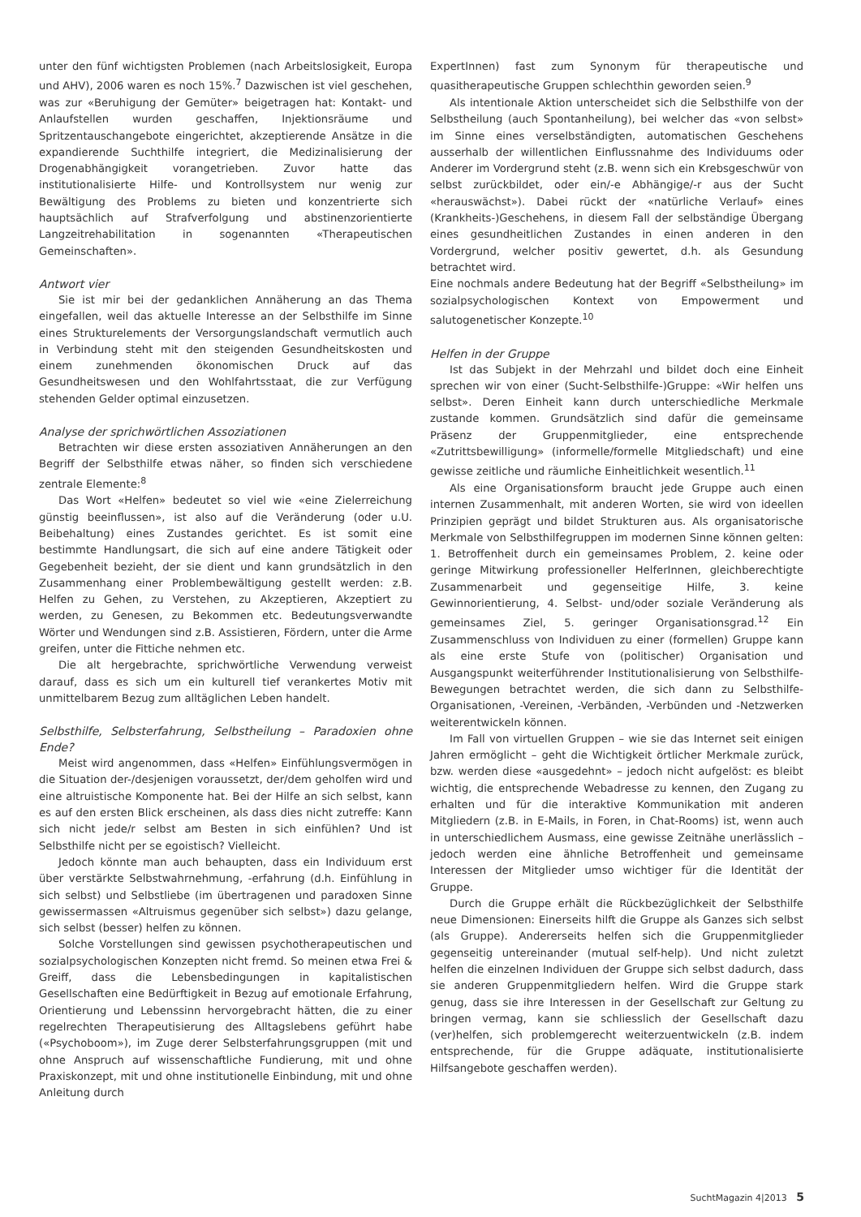unter den fünf wichtigsten Problemen (nach Arbeitslosigkeit, Europa und AHV), 2006 waren es noch 15%.<sup>7</sup> Dazwischen ist viel geschehen, was zur «Beruhigung der Gemüter» beigetragen hat: Kontakt- und Anlaufstellen wurden geschaffen, Injektionsräume und Spritzentauschangebote eingerichtet, akzeptierende Ansätze in die expandierende Suchthilfe integriert, die Medizinalisierung der Drogenabhängigkeit vorangetrieben. Zuvor hatte das institutionalisierte Hilfe- und Kontrollsystem nur wenig zur Bewältigung des Problems zu bieten und konzentrierte sich hauptsächlich auf Strafverfolgung und abstinenzorientierte Langzeitrehabilitation in sogenannten «Therapeutischen Gemeinschaften».
Antwort vier
Sie ist mir bei der gedanklichen Annäherung an das Thema eingefallen, weil das aktuelle Interesse an der Selbsthilfe im Sinne eines Strukturelements der Versorgungslandschaft vermutlich auch in Verbindung steht mit den steigenden Gesundheitskosten und einem zunehmenden ökonomischen Druck auf das Gesundheitswesen und den Wohlfahrtsstaat, die zur Verfügung stehenden Gelder optimal einzusetzen.
Analyse der sprichwörtlichen Assoziationen
Betrachten wir diese ersten assoziativen Annäherungen an den Begriff der Selbsthilfe etwas näher, so finden sich verschiedene zentrale Elemente:<sup>8</sup>
Das Wort «Helfen» bedeutet so viel wie «eine Zielerreichung günstig beeinflussen», ist also auf die Veränderung (oder u.U. Beibehaltung) eines Zustandes gerichtet. Es ist somit eine bestimmte Handlungsart, die sich auf eine andere Tätigkeit oder Gegebenheit bezieht, der sie dient und kann grundsätzlich in den Zusammenhang einer Problembewältigung gestellt werden: z.B. Helfen zu Gehen, zu Verstehen, zu Akzeptieren, Akzeptiert zu werden, zu Genesen, zu Bekommen etc. Bedeutungsverwandte Wörter und Wendungen sind z.B. Assistieren, Fördern, unter die Arme greifen, unter die Fittiche nehmen etc.
Die alt hergebrachte, sprichwörtliche Verwendung verweist darauf, dass es sich um ein kulturell tief verankertes Motiv mit unmittelbarem Bezug zum alltäglichen Leben handelt.
Selbsthilfe, Selbsterfahrung, Selbstheilung – Paradoxien ohne Ende?
Meist wird angenommen, dass «Helfen» Einfühlungsvermögen in die Situation der-/desjenigen voraussetzt, der/dem geholfen wird und eine altruistische Komponente hat. Bei der Hilfe an sich selbst, kann es auf den ersten Blick erscheinen, als dass dies nicht zutreffe: Kann sich nicht jede/r selbst am Besten in sich einfühlen? Und ist Selbsthilfe nicht per se egoistisch? Vielleicht.
Jedoch könnte man auch behaupten, dass ein Individuum erst über verstärkte Selbstwahrnehmung, -erfahrung (d.h. Einfühlung in sich selbst) und Selbstliebe (im übertragenen und paradoxen Sinne gewissermassen «Altruismus gegenüber sich selbst») dazu gelange, sich selbst (besser) helfen zu können.
Solche Vorstellungen sind gewissen psychotherapeutischen und sozialpsychologischen Konzepten nicht fremd. So meinen etwa Frei & Greiff, dass die Lebensbedingungen in kapitalistischen Gesellschaften eine Bedürftigkeit in Bezug auf emotionale Erfahrung, Orientierung und Lebenssinn hervorgebracht hätten, die zu einer regelrechten Therapeutisierung des Alltagslebens geführt habe («Psychoboom»), im Zuge derer Selbsterfahrungsgruppen (mit und ohne Anspruch auf wissenschaftliche Fundierung, mit und ohne Praxiskonzept, mit und ohne institutionelle Einbindung, mit und ohne Anleitung durch
ExpertInnen) fast zum Synonym für therapeutische und quasitherapeutische Gruppen schlechthin geworden seien.<sup>9</sup>
Als intentionale Aktion unterscheidet sich die Selbsthilfe von der Selbstheilung (auch Spontanheilung), bei welcher das «von selbst» im Sinne eines verselbständigten, automatischen Geschehens ausserhalb der willentlichen Einflussnahme des Individuums oder Anderer im Vordergrund steht (z.B. wenn sich ein Krebsgeschwür von selbst zurückbildet, oder ein/-e Abhängige/-r aus der Sucht «herauswächst»). Dabei rückt der «natürliche Verlauf» eines (Krankheits-)Geschehens, in diesem Fall der selbständige Übergang eines gesundheitlichen Zustandes in einen anderen in den Vordergrund, welcher positiv gewertet, d.h. als Gesundung betrachtet wird.
Eine nochmals andere Bedeutung hat der Begriff «Selbstheilung» im sozialpsychologischen Kontext von Empowerment und salutogenetischer Konzepte.<sup>10</sup>
Helfen in der Gruppe
Ist das Subjekt in der Mehrzahl und bildet doch eine Einheit sprechen wir von einer (Sucht-Selbsthilfe-)Gruppe: «Wir helfen uns selbst». Deren Einheit kann durch unterschiedliche Merkmale zustande kommen. Grundsätzlich sind dafür die gemeinsame Präsenz der Gruppenmitglieder, eine entsprechende «Zutrittsbewilligung» (informelle/formelle Mitgliedschaft) und eine gewisse zeitliche und räumliche Einheitlichkeit wesentlich.<sup>11</sup>
Als eine Organisationsform braucht jede Gruppe auch einen internen Zusammenhalt, mit anderen Worten, sie wird von ideellen Prinzipien geprägt und bildet Strukturen aus. Als organisatorische Merkmale von Selbsthilfegruppen im modernen Sinne können gelten: 1. Betroffenheit durch ein gemeinsames Problem, 2. keine oder geringe Mitwirkung professioneller HelferInnen, gleichberechtigte Zusammenarbeit und gegenseitige Hilfe, 3. keine Gewinnorientierung, 4. Selbst- und/oder soziale Veränderung als gemeinsames Ziel, 5. geringer Organisationsgrad.<sup>12</sup> Ein Zusammenschluss von Individuen zu einer (formellen) Gruppe kann als eine erste Stufe von (politischer) Organisation und Ausgangspunkt weiterführender Institutionalisierung von Selbsthilfe-Bewegungen betrachtet werden, die sich dann zu Selbsthilfe-Organisationen, -Vereinen, -Verbänden, -Verbünden und -Netzwerken weiterentwickeln können.
Im Fall von virtuellen Gruppen – wie sie das Internet seit einigen Jahren ermöglicht – geht die Wichtigkeit örtlicher Merkmale zurück, bzw. werden diese «ausgedehnt» – jedoch nicht aufgelöst: es bleibt wichtig, die entsprechende Webadresse zu kennen, den Zugang zu erhalten und für die interaktive Kommunikation mit anderen Mitgliedern (z.B. in E-Mails, in Foren, in Chat-Rooms) ist, wenn auch in unterschiedlichem Ausmass, eine gewisse Zeitnähe unerlässlich – jedoch werden eine ähnliche Betroffenheit und gemeinsame Interessen der Mitglieder umso wichtiger für die Identität der Gruppe.
Durch die Gruppe erhält die Rückbezüglichkeit der Selbsthilfe neue Dimensionen: Einerseits hilft die Gruppe als Ganzes sich selbst (als Gruppe). Andererseits helfen sich die Gruppenmitglieder gegenseitig untereinander (mutual self-help). Und nicht zuletzt helfen die einzelnen Individuen der Gruppe sich selbst dadurch, dass sie anderen Gruppenmitgliedern helfen. Wird die Gruppe stark genug, dass sie ihre Interessen in der Gesellschaft zur Geltung zu bringen vermag, kann sie schliesslich der Gesellschaft dazu (ver)helfen, sich problemgerecht weiterzuentwickeln (z.B. indem entsprechende, für die Gruppe adäquate, institutionalisierte Hilfsangebote geschaffen werden).
SuchtMagazin 4|2013 5